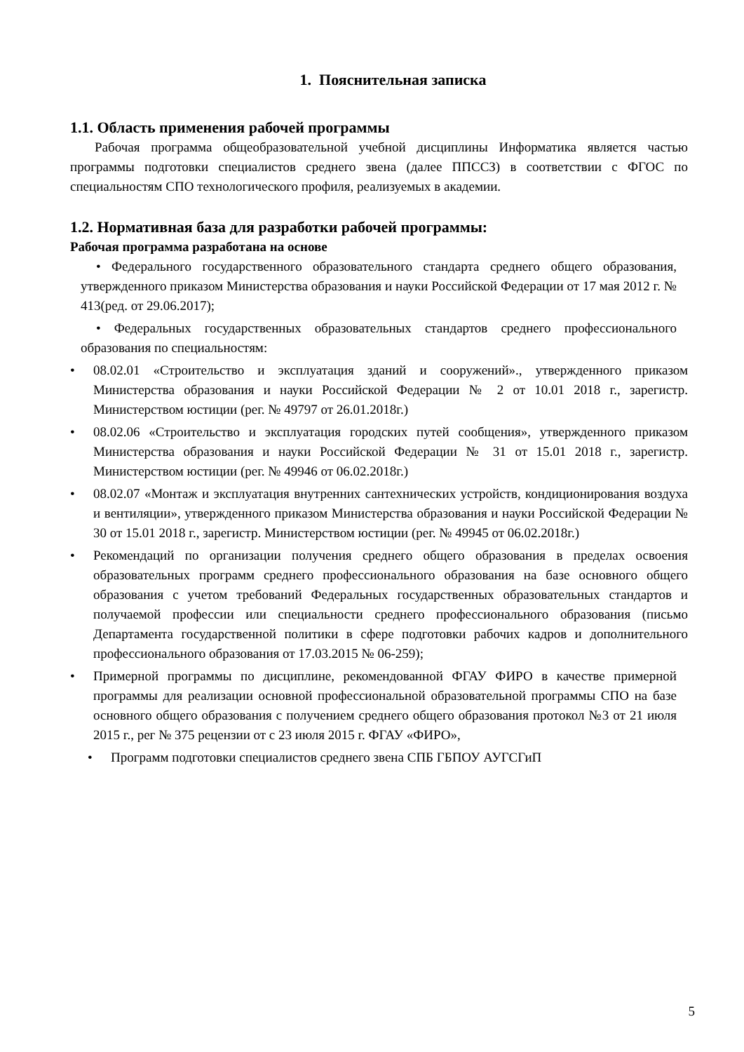1. Пояснительная записка
1.1. Область применения рабочей программы
Рабочая программа общеобразовательной учебной дисциплины Информатика является частью программы подготовки специалистов среднего звена (далее ППССЗ) в соответствии с ФГОС по специальностям СПО технологического профиля, реализуемых в академии.
1.2. Нормативная база для разработки рабочей программы:
Рабочая программа разработана на основе
• Федерального государственного образовательного стандарта среднего общего образования, утвержденного приказом Министерства образования и науки Российской Федерации от 17 мая 2012 г. № 413(ред. от 29.06.2017);
• Федеральных государственных образовательных стандартов среднего профессионального образования по специальностям:
• 08.02.01 «Строительство и эксплуатация зданий и сооружений»., утвержденного приказом Министерства образования и науки Российской Федерации № 2 от 10.01 2018 г., зарегистр. Министерством юстиции (рег. № 49797 от 26.01.2018г.)
• 08.02.06 «Строительство и эксплуатация городских путей сообщения», утвержденного приказом Министерства образования и науки Российской Федерации № 31 от 15.01 2018 г., зарегистр. Министерством юстиции (рег. № 49946 от 06.02.2018г.)
• 08.02.07 «Монтаж и эксплуатация внутренних сантехнических устройств, кондиционирования воздуха и вентиляции», утвержденного приказом Министерства образования и науки Российской Федерации № 30 от 15.01 2018 г., зарегистр. Министерством юстиции (рег. № 49945 от 06.02.2018г.)
• Рекомендаций по организации получения среднего общего образования в пределах освоения образовательных программ среднего профессионального образования на базе основного общего образования с учетом требований Федеральных государственных образовательных стандартов и получаемой профессии или специальности среднего профессионального образования (письмо Департамента государственной политики в сфере подготовки рабочих кадров и дополнительного профессионального образования от 17.03.2015 № 06-259);
• Примерной программы по дисциплине, рекомендованной ФГАУ ФИРО в качестве примерной программы для реализации основной профессиональной образовательной программы СПО на базе основного общего образования с получением среднего общего образования протокол №3 от 21 июля 2015 г., рег № 375 рецензии от с 23 июля 2015 г. ФГАУ «ФИРО»,
• Программ подготовки специалистов среднего звена СПБ ГБПОУ АУГСГиП
5